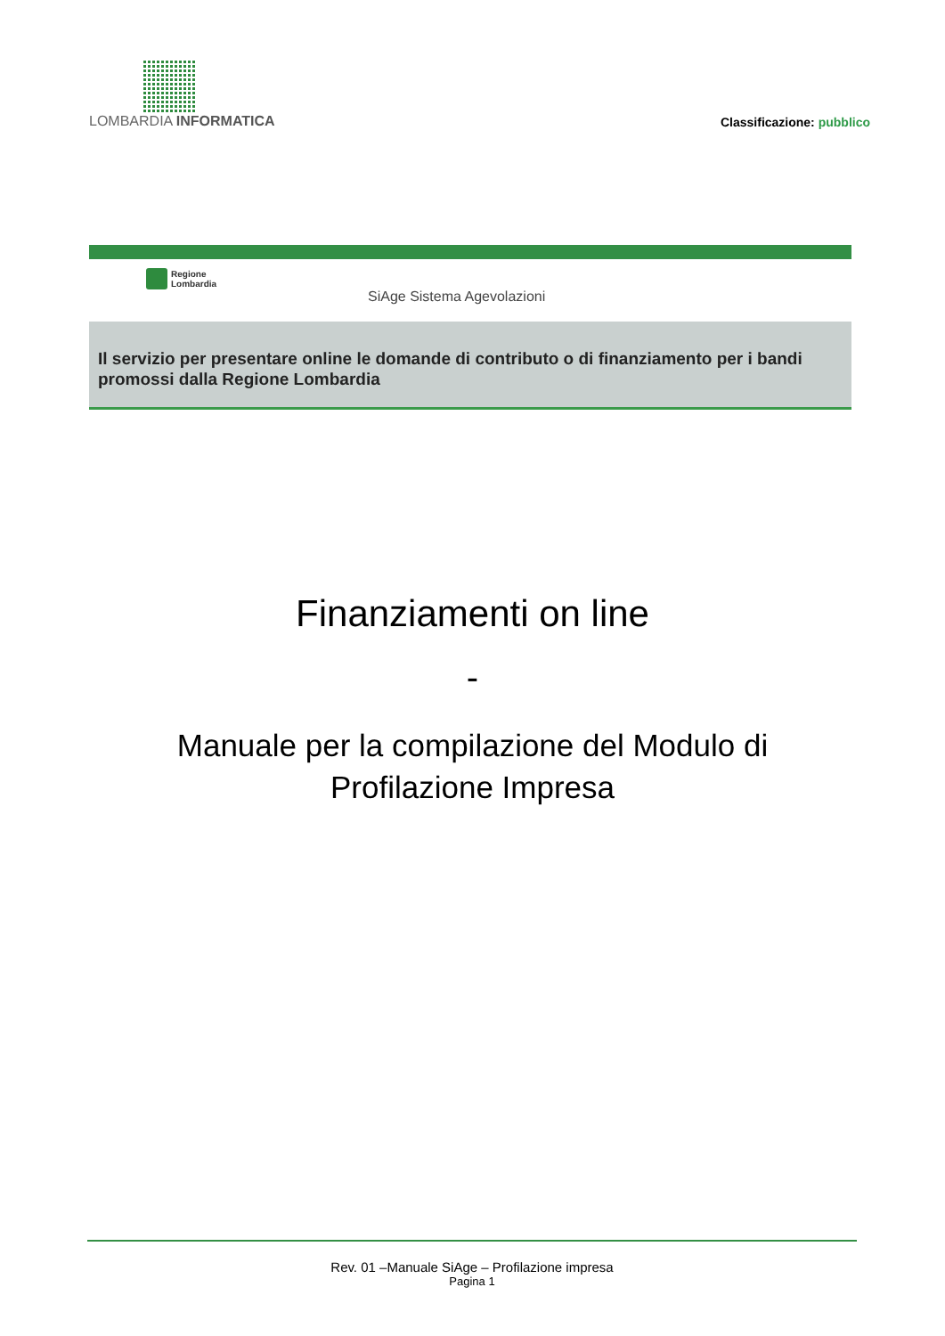LOMBARDIA INFORMATICA
Classificazione: pubblico
Regione
Lombardia
SiAge Sistema Agevolazioni
Il servizio per presentare online le domande di contributo o di finanziamento per i bandi promossi dalla Regione Lombardia
Finanziamenti on line
-
Manuale per la compilazione del Modulo di
Profilazione Impresa
Rev. 01 –Manuale SiAge – Profilazione impresa
Pagina 1